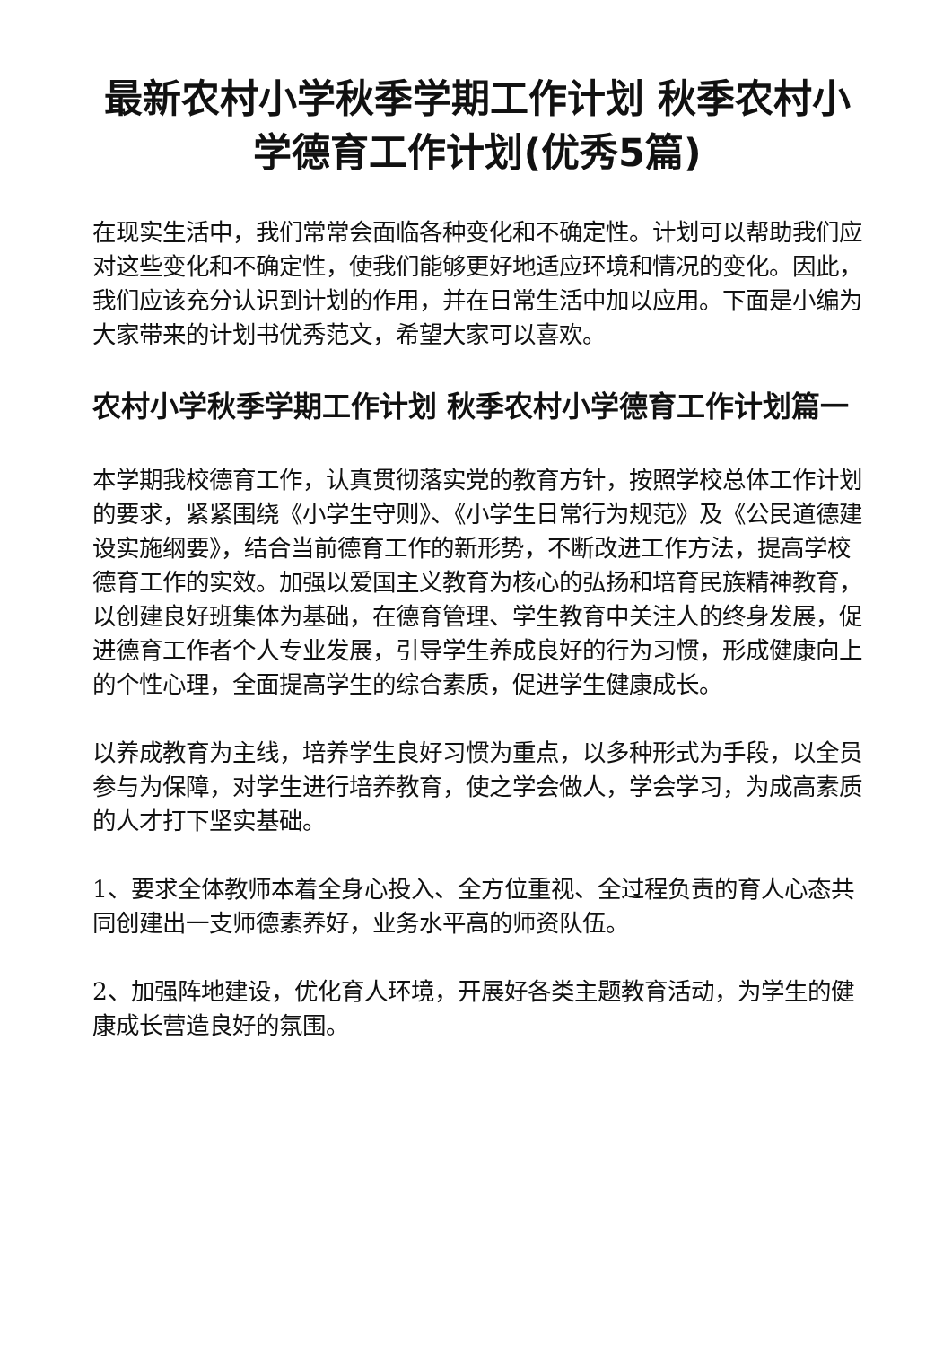最新农村小学秋季学期工作计划 秋季农村小学德育工作计划(优秀5篇)
在现实生活中，我们常常会面临各种变化和不确定性。计划可以帮助我们应对这些变化和不确定性，使我们能够更好地适应环境和情况的变化。因此，我们应该充分认识到计划的作用，并在日常生活中加以应用。下面是小编为大家带来的计划书优秀范文，希望大家可以喜欢。
农村小学秋季学期工作计划 秋季农村小学德育工作计划篇一
本学期我校德育工作，认真贯彻落实党的教育方针，按照学校总体工作计划的要求，紧紧围绕《小学生守则》、《小学生日常行为规范》及《公民道德建设实施纲要》，结合当前德育工作的新形势，不断改进工作方法，提高学校德育工作的实效。加强以爱国主义教育为核心的弘扬和培育民族精神教育，以创建良好班集体为基础，在德育管理、学生教育中关注人的终身发展，促进德育工作者个人专业发展，引导学生养成良好的行为习惯，形成健康向上的个性心理，全面提高学生的综合素质，促进学生健康成长。
以养成教育为主线，培养学生良好习惯为重点，以多种形式为手段，以全员参与为保障，对学生进行培养教育，使之学会做人，学会学习，为成高素质的人才打下坚实基础。
1、要求全体教师本着全身心投入、全方位重视、全过程负责的育人心态共同创建出一支师德素养好，业务水平高的师资队伍。
2、加强阵地建设，优化育人环境，开展好各类主题教育活动，为学生的健康成长营造良好的氛围。